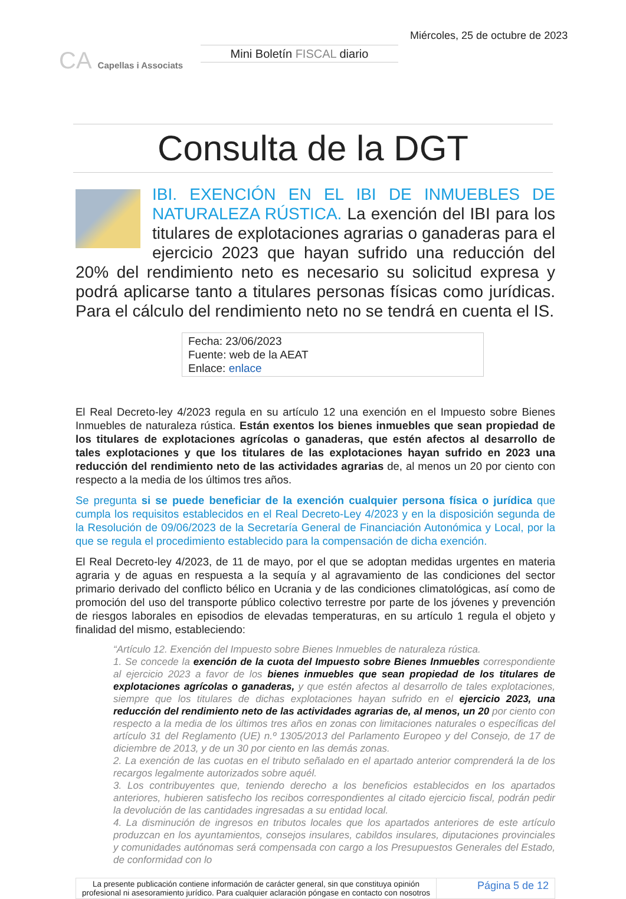CA Capellas i Associats
Mini Boletín FISCAL diario
Miércoles, 25 de octubre de 2023
Consulta de la DGT
IBI. EXENCIÓN EN EL IBI DE INMUEBLES DE NATURALEZA RÚSTICA. La exención del IBI para los titulares de explotaciones agrarias o ganaderas para el ejercicio 2023 que hayan sufrido una reducción del 20% del rendimiento neto es necesario su solicitud expresa y podrá aplicarse tanto a titulares personas físicas como jurídicas. Para el cálculo del rendimiento neto no se tendrá en cuenta el IS.
Fecha: 23/06/2023
Fuente: web de la AEAT
Enlace: enlace
El Real Decreto-ley 4/2023 regula en su artículo 12 una exención en el Impuesto sobre Bienes Inmuebles de naturaleza rústica. Están exentos los bienes inmuebles que sean propiedad de los titulares de explotaciones agrícolas o ganaderas, que estén afectos al desarrollo de tales explotaciones y que los titulares de las explotaciones hayan sufrido en 2023 una reducción del rendimiento neto de las actividades agrarias de, al menos un 20 por ciento con respecto a la media de los últimos tres años.
Se pregunta si se puede beneficiar de la exención cualquier persona física o jurídica que cumpla los requisitos establecidos en el Real Decreto-Ley 4/2023 y en la disposición segunda de la Resolución de 09/06/2023 de la Secretaría General de Financiación Autonómica y Local, por la que se regula el procedimiento establecido para la compensación de dicha exención.
El Real Decreto-ley 4/2023, de 11 de mayo, por el que se adoptan medidas urgentes en materia agraria y de aguas en respuesta a la sequía y al agravamiento de las condiciones del sector primario derivado del conflicto bélico en Ucrania y de las condiciones climatológicas, así como de promoción del uso del transporte público colectivo terrestre por parte de los jóvenes y prevención de riesgos laborales en episodios de elevadas temperaturas, en su artículo 1 regula el objeto y finalidad del mismo, estableciendo:
“Artículo 12. Exención del Impuesto sobre Bienes Inmuebles de naturaleza rústica.
1. Se concede la exención de la cuota del Impuesto sobre Bienes Inmuebles correspondiente al ejercicio 2023 a favor de los bienes inmuebles que sean propiedad de los titulares de explotaciones agrícolas o ganaderas, y que estén afectos al desarrollo de tales explotaciones, siempre que los titulares de dichas explotaciones hayan sufrido en el ejercicio 2023, una reducción del rendimiento neto de las actividades agrarias de, al menos, un 20 por ciento con respecto a la media de los últimos tres años en zonas con limitaciones naturales o específicas del artículo 31 del Reglamento (UE) n.º 1305/2013 del Parlamento Europeo y del Consejo, de 17 de diciembre de 2013, y de un 30 por ciento en las demás zonas.
2. La exención de las cuotas en el tributo señalado en el apartado anterior comprenderá la de los recargos legalmente autorizados sobre aquél.
3. Los contribuyentes que, teniendo derecho a los beneficios establecidos en los apartados anteriores, hubieren satisfecho los recibos correspondientes al citado ejercicio fiscal, podrán pedir la devolución de las cantidades ingresadas a su entidad local.
4. La disminución de ingresos en tributos locales que los apartados anteriores de este artículo produzcan en los ayuntamientos, consejos insulares, cabildos insulares, diputaciones provinciales y comunidades autónomas será compensada con cargo a los Presupuestos Generales del Estado, de conformidad con lo
La presente publicación contiene información de carácter general, sin que constituya opinión profesional ni asesoramiento jurídico. Para cualquier aclaración póngase en contacto con nosotros
Página 5 de 12